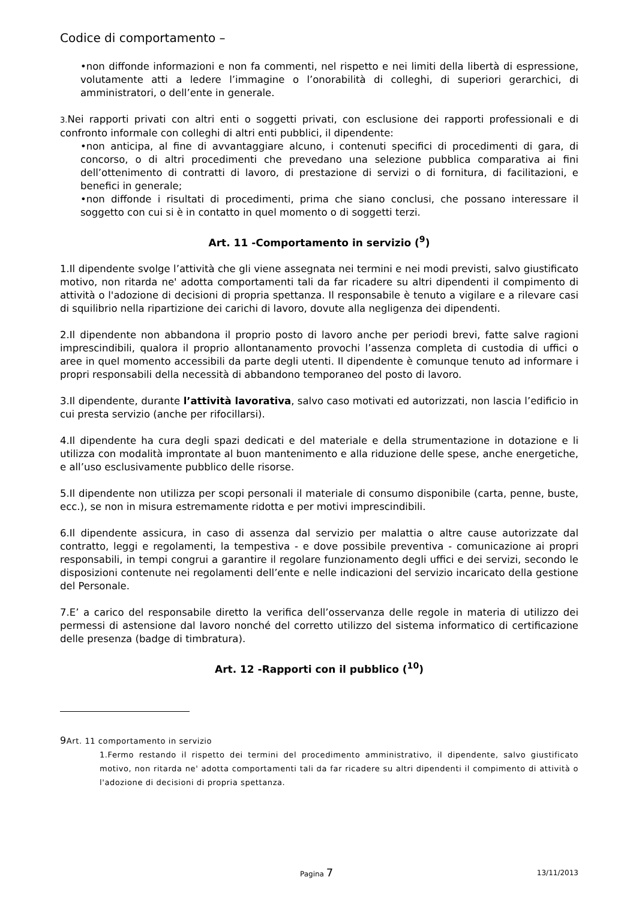Codice di comportamento –
•non diffonde informazioni e non fa commenti, nel rispetto e nei limiti della libertà di espressione, volutamente atti a ledere l’immagine o l’onorabilità di colleghi, di superiori gerarchici, di amministratori, o dell’ente in generale.
3. Nei rapporti privati con altri enti o soggetti privati, con esclusione dei rapporti professionali e di confronto informale con colleghi di altri enti pubblici, il dipendente:
•non anticipa, al fine di avvantaggiare alcuno, i contenuti specifici di procedimenti di gara, di concorso, o di altri procedimenti che prevedano una selezione pubblica comparativa ai fini dell’ottenimento di contratti di lavoro, di prestazione di servizi o di fornitura, di facilitazioni, e benefici in generale;
•non diffonde i risultati di procedimenti, prima che siano conclusi, che possano interessare il soggetto con cui si è in contatto in quel momento o di soggetti terzi.
Art. 11 -Comportamento in servizio (<sup>9</sup>)
1.Il dipendente svolge l’attività che gli viene assegnata nei termini e nei modi previsti, salvo giustificato motivo, non ritarda ne' adotta comportamenti tali da far ricadere su altri dipendenti il compimento di attività o l'adozione di decisioni di propria spettanza. Il responsabile è tenuto a vigilare e a rilevare casi di squilibrio nella ripartizione dei carichi di lavoro, dovute alla negligenza dei dipendenti.
2.Il dipendente non abbandona il proprio posto di lavoro anche per periodi brevi, fatte salve ragioni imprescindibili, qualora il proprio allontanamento provochi l’assenza completa di custodia di uffici o aree in quel momento accessibili da parte degli utenti. Il dipendente è comunque tenuto ad informare i propri responsabili della necessità di abbandono temporaneo del posto di lavoro.
3.Il dipendente, durante l’attività lavorativa, salvo caso motivati ed autorizzati, non lascia l’edificio in cui presta servizio (anche per rifocillarsi).
4.Il dipendente ha cura degli spazi dedicati e del materiale e della strumentazione in dotazione e li utilizza con modalità improntate al buon mantenimento e alla riduzione delle spese, anche energetiche, e all’uso esclusivamente pubblico delle risorse.
5.Il dipendente non utilizza per scopi personali il materiale di consumo disponibile (carta, penne, buste, ecc.), se non in misura estremamente ridotta e per motivi imprescindibili.
6.Il dipendente assicura, in caso di assenza dal servizio per malattia o altre cause autorizzate dal contratto, leggi e regolamenti, la tempestiva - e dove possibile preventiva - comunicazione ai propri responsabili, in tempi congrui a garantire il regolare funzionamento degli uffici e dei servizi, secondo le disposizioni contenute nei regolamenti dell’ente e nelle indicazioni del servizio incaricato della gestione del Personale.
7.E’ a carico del responsabile diretto la verifica dell’osservanza delle regole in materia di utilizzo dei permessi di astensione dal lavoro nonché del corretto utilizzo del sistema informatico di certificazione delle presenza (badge di timbratura).
Art. 12 -Rapporti con il pubblico (<sup>10</sup>)
9 Art. 11 comportamento in servizio
1.Fermo restando il rispetto dei termini del procedimento amministrativo, il dipendente, salvo giustificato motivo, non ritarda ne' adotta comportamenti tali da far ricadere su altri dipendenti il compimento di attività o l'adozione di decisioni di propria spettanza.
Pagina 7 13/11/2013